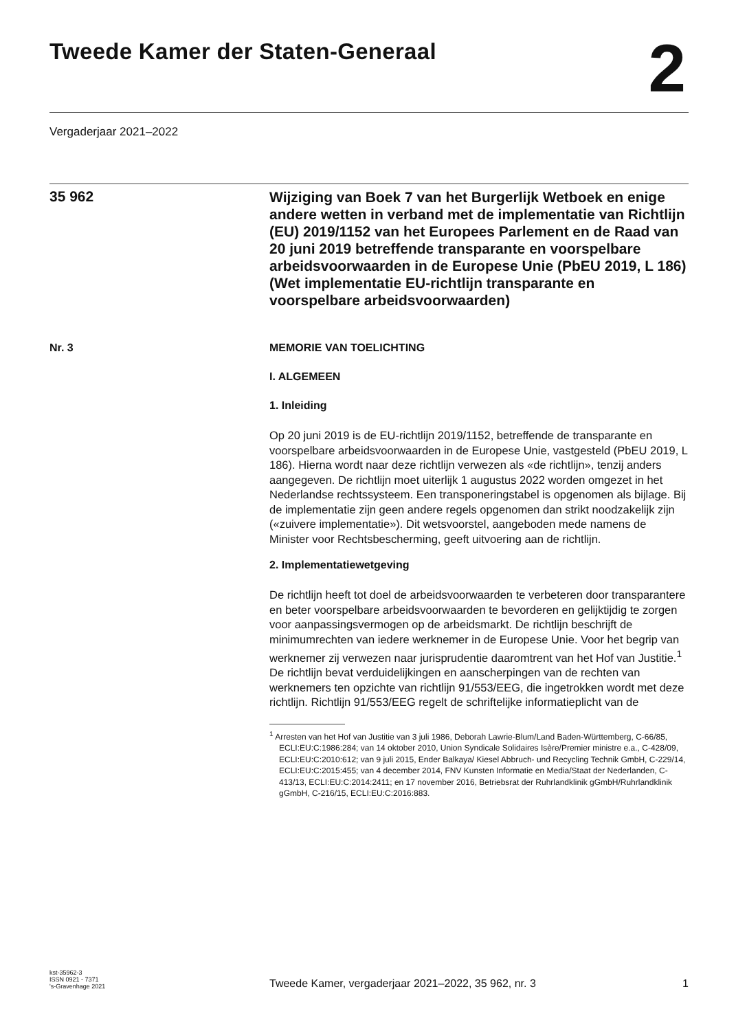Tweede Kamer der Staten-Generaal
2
Vergaderjaar 2021–2022
35 962
Wijziging van Boek 7 van het Burgerlijk Wetboek en enige andere wetten in verband met de implementatie van Richtlijn (EU) 2019/1152 van het Europees Parlement en de Raad van 20 juni 2019 betreffende transparante en voorspelbare arbeidsvoorwaarden in de Europese Unie (PbEU 2019, L 186) (Wet implementatie EU-richtlijn transparante en voorspelbare arbeidsvoorwaarden)
Nr. 3 MEMORIE VAN TOELICHTING
I. ALGEMEEN
1. Inleiding
Op 20 juni 2019 is de EU-richtlijn 2019/1152, betreffende de transparante en voorspelbare arbeidsvoorwaarden in de Europese Unie, vastgesteld (PbEU 2019, L 186). Hierna wordt naar deze richtlijn verwezen als «de richtlijn», tenzij anders aangegeven. De richtlijn moet uiterlijk 1 augustus 2022 worden omgezet in het Nederlandse rechtssysteem. Een transponeringstabel is opgenomen als bijlage. Bij de implementatie zijn geen andere regels opgenomen dan strikt noodzakelijk zijn («zuivere implementatie»). Dit wetsvoorstel, aangeboden mede namens de Minister voor Rechtsbescherming, geeft uitvoering aan de richtlijn.
2. Implementatiewetgeving
De richtlijn heeft tot doel de arbeidsvoorwaarden te verbeteren door transparantere en beter voorspelbare arbeidsvoorwaarden te bevorderen en gelijktijdig te zorgen voor aanpassingsvermogen op de arbeidsmarkt. De richtlijn beschrijft de minimumrechten van iedere werknemer in de Europese Unie. Voor het begrip van werknemer zij verwezen naar jurisprudentie daaromtrent van het Hof van Justitie.<sup>1</sup> De richtlijn bevat verduidelijkingen en aanscherpingen van de rechten van werknemers ten opzichte van richtlijn 91/553/EEG, die ingetrokken wordt met deze richtlijn. Richtlijn 91/553/EEG regelt de schriftelijke informatieplicht van de
<sup>1</sup> Arresten van het Hof van Justitie van 3 juli 1986, Deborah Lawrie-Blum/Land Baden-Württemberg, C-66/85, ECLI:EU:C:1986:284; van 14 oktober 2010, Union Syndicale Solidaires Isère/Premier ministre e.a., C-428/09, ECLI:EU:C:2010:612; van 9 juli 2015, Ender Balkaya/ Kiesel Abbruch- und Recycling Technik GmbH, C-229/14, ECLI:EU:C:2015:455; van 4 december 2014, FNV Kunsten Informatie en Media/Staat der Nederlanden, C-413/13, ECLI:EU:C:2014:2411; en 17 november 2016, Betriebsrat der Ruhrlandklinik gGmbH/Ruhrlandklinik gGmbH, C-216/15, ECLI:EU:C:2016:883.
kst-35962-3
ISSN 0921 - 7371
's-Gravenhage 2021
Tweede Kamer, vergaderjaar 2021–2022, 35 962, nr. 3
1